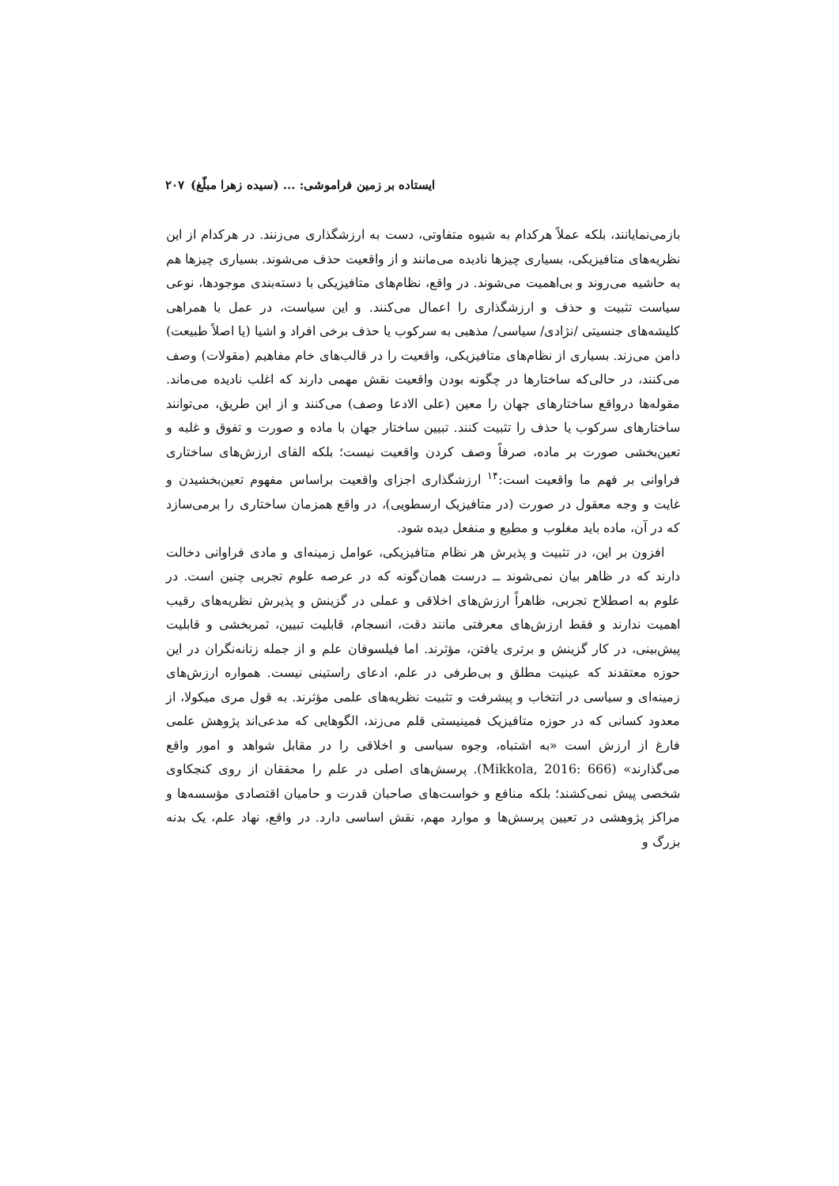ایستاده بر زمین فراموشی: ... (سیده زهرا مبلّغ) ۲۰۷
بازمی‌نمایانند، بلکه عملاً هرکدام به شیوه متفاوتی، دست به ارزشگذاری می‌زنند. در هرکدام از این نظریه‌های متافیزیکی، بسیاری چیزها نادیده می‌مانند و از واقعیت حذف می‌شوند. بسیاری چیزها هم به حاشیه می‌روند و بی‌اهمیت می‌شوند. در واقع، نظام‌های متافیزیکی با دسته‌بندی موجودها، نوعی سیاست تثبیت و حذف و ارزشگذاری را اعمال می‌کنند. و این سیاست، در عمل با همراهی کلیشه‌های جنسیتی /نژادی/ سیاسی/ مذهبی به سرکوب یا حذف برخی افراد و اشیا (یا اصلاً طبیعت) دامن می‌زند. بسیاری از نظام‌های متافیزیکی، واقعیت را در قالب‌های خام مفاهیم (مقولات) وصف می‌کنند، در حالی‌که ساختارها در چگونه بودن واقعیت نقش مهمی دارند که اغلب نادیده می‌ماند. مقوله‌ها درواقع ساختارهای جهان را معین (علی الادعا وصف) می‌کنند و از این طریق، می‌توانند ساختارهای سرکوب یا حذف را تثبیت کنند. تبیین ساختار جهان با ماده و صورت و تفوق و غلبه و تعین‌بخشی صورت بر ماده، صرفاً وصف کردن واقعیت نیست؛ بلکه القای ارزش‌های ساختاری فراوانی بر فهم ما واقعیت است:<sup>۱۴</sup> ارزشگذاری اجزای واقعیت براساس مفهوم تعین‌بخشیدن و غایت و وجه معقول در صورت (در متافیزیک ارسطویی)، در واقع همزمان ساختاری را برمی‌سازد که در آن، ماده باید مغلوب و مطیع و منفعل دیده شود.
افزون بر این، در تثبیت و پذیرش هر نظام متافیزیکی، عوامل زمینه‌ای و مادی فراوانی دخالت دارند که در ظاهر بیان نمی‌شوند ــ درست همان‌گونه که در عرصه علوم تجربی چنین است. در علوم به اصطلاح تجربی، ظاهراً ارزش‌های اخلاقی و عملی در گزینش و پذیرش نظریه‌های رقیب اهمیت ندارند و فقط ارزش‌های معرفتی مانند دقت، انسجام، قابلیت تبیین، ثمربخشی و قابلیت پیش‌بینی، در کار گزینش و برتری یافتن، مؤثرند. اما فیلسوفان علم و از جمله زنانه‌نگران در این حوزه معتقدند که عینیت مطلق و بی‌طرفی در علم، ادعای راستینی نیست. همواره ارزش‌های زمینه‌ای و سیاسی در انتخاب و پیشرفت و تثبیت نظریه‌های علمی مؤثرند. به قول مری میکولا، از معدود کسانی که در حوزه متافیزیک فمینیستی قلم می‌زند، الگوهایی که مدعی‌اند پژوهش علمی فارغ از ارزش است «به اشتباه، وجوه سیاسی و اخلاقی را در مقابل شواهد و امور واقع می‌گذارند» (Mikkola, 2016: 666). پرسش‌های اصلی در علم را محققان از روی کنجکاوی شخصی پیش نمی‌کشند؛ بلکه منافع و خواست‌های صاحبان قدرت و حامیان اقتصادی مؤسسه‌ها و مراکز پژوهشی در تعیین پرسش‌ها و موارد مهم، نقش اساسی دارد. در واقع، نهاد علم، یک بدنه بزرگ و